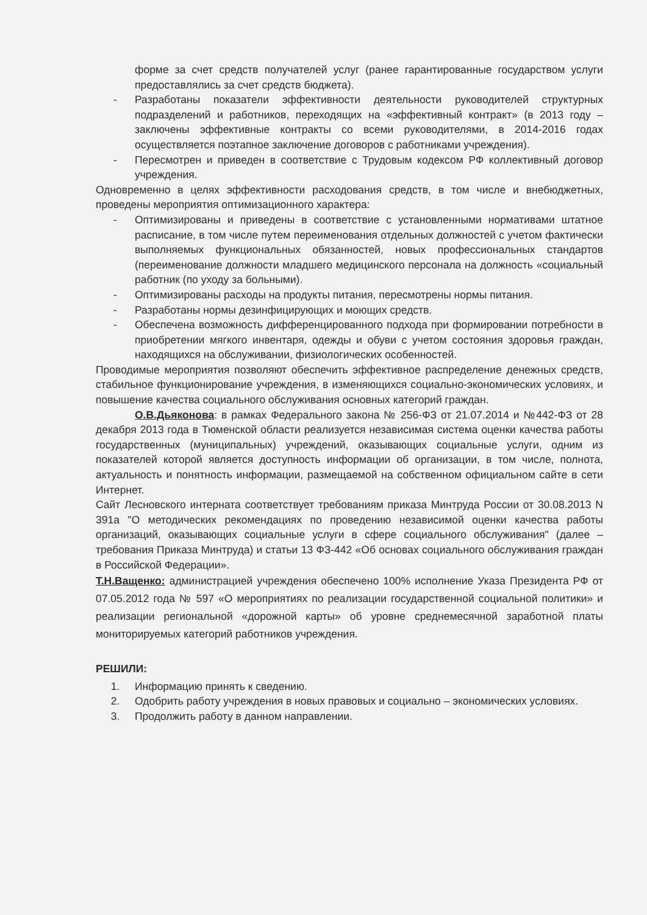форме за счет средств получателей услуг (ранее гарантированные государством услуги предоставлялись за счет средств бюджета).
- Разработаны показатели эффективности деятельности руководителей структурных подразделений и работников, переходящих на «эффективный контракт» (в 2013 году – заключены эффективные контракты со всеми руководителями, в 2014-2016 годах осуществляется поэтапное заключение договоров с работниками учреждения).
- Пересмотрен и приведен в соответствие с Трудовым кодексом РФ коллективный договор учреждения.
Одновременно в целях эффективности расходования средств, в том числе и внебюджетных, проведены мероприятия оптимизационного характера:
- Оптимизированы и приведены в соответствие с установленными нормативами штатное расписание, в том числе путем переименования отдельных должностей с учетом фактически выполняемых функциональных обязанностей, новых профессиональных стандартов (переименование должности младшего медицинского персонала на должность «социальный работник (по уходу за больными).
- Оптимизированы расходы на продукты питания, пересмотрены нормы питания.
- Разработаны нормы дезинфицирующих и моющих средств.
- Обеспечена возможность дифференцированного подхода при формировании потребности в приобретении мягкого инвентаря, одежды и обуви с учетом состояния здоровья граждан, находящихся на обслуживании, физиологических особенностей.
Проводимые мероприятия позволяют обеспечить эффективное распределение денежных средств, стабильное функционирование учреждения, в изменяющихся социально-экономических условиях, и повышение качества социального обслуживания основных категорий граждан.
О.В.Дьяконова: в рамках Федерального закона № 256-ФЗ от 21.07.2014 и №442-ФЗ от 28 декабря 2013 года в Тюменской области реализуется независимая система оценки качества работы государственных (муниципальных) учреждений, оказывающих социальные услуги, одним из показателей которой является доступность информации об организации, в том числе, полнота, актуальность и понятность информации, размещаемой на собственном официальном сайте в сети Интернет.
Сайт Лесновского интерната соответствует требованиям приказа Минтруда России от 30.08.2013 N 391а "О методических рекомендациях по проведению независимой оценки качества работы организаций, оказывающих социальные услуги в сфере социального обслуживания" (далее – требования Приказа Минтруда) и статьи 13 ФЗ-442 «Об основах социального обслуживания граждан в Российской Федерации».
Т.Н.Ващенко: администрацией учреждения обеспечено 100% исполнение Указа Президента РФ от 07.05.2012 года № 597 «О мероприятиях по реализации государственной социальной политики» и реализации региональной «дорожной карты» об уровне среднемесячной заработной платы мониторируемых категорий работников учреждения.
РЕШИЛИ:
1. Информацию принять к сведению.
2. Одобрить работу учреждения в новых правовых и социально – экономических условиях.
3. Продолжить работу в данном направлении.